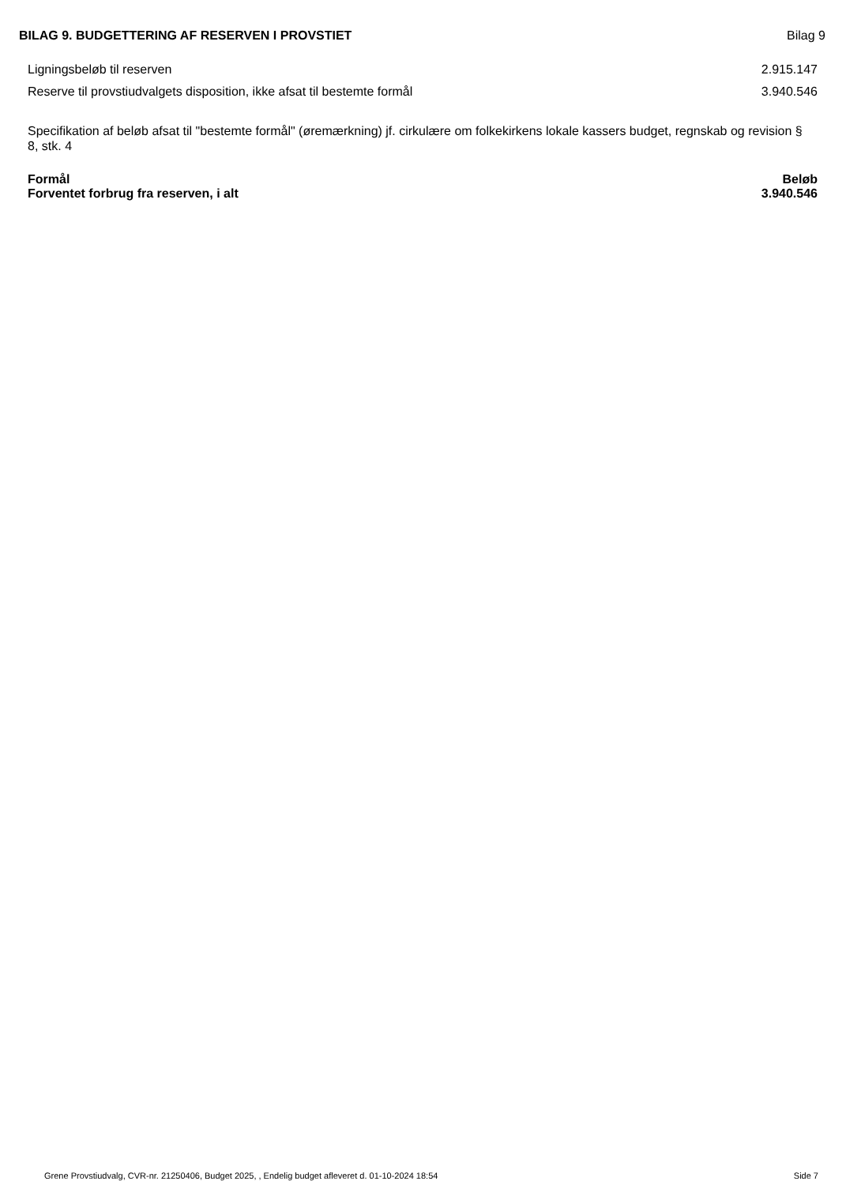BILAG 9. BUDGETTERING AF RESERVEN I PROVSTIET Bilag 9
| Ligningsbeløb til reserven | 2.915.147 |
| Reserve til provstiudvalgets disposition, ikke afsat til bestemte formål | 3.940.546 |
Specifikation af beløb afsat til "bestemte formål" (øremærkning) jf. cirkulære om folkekirkens lokale kassers budget, regnskab og revision § 8, stk. 4
| Formål | Beløb |
| --- | --- |
| Forventet forbrug fra reserven, i alt | 3.940.546 |
Grene Provstiudvalg, CVR-nr. 21250406, Budget 2025, , Endelig budget afleveret d. 01-10-2024 18:54 Side 7